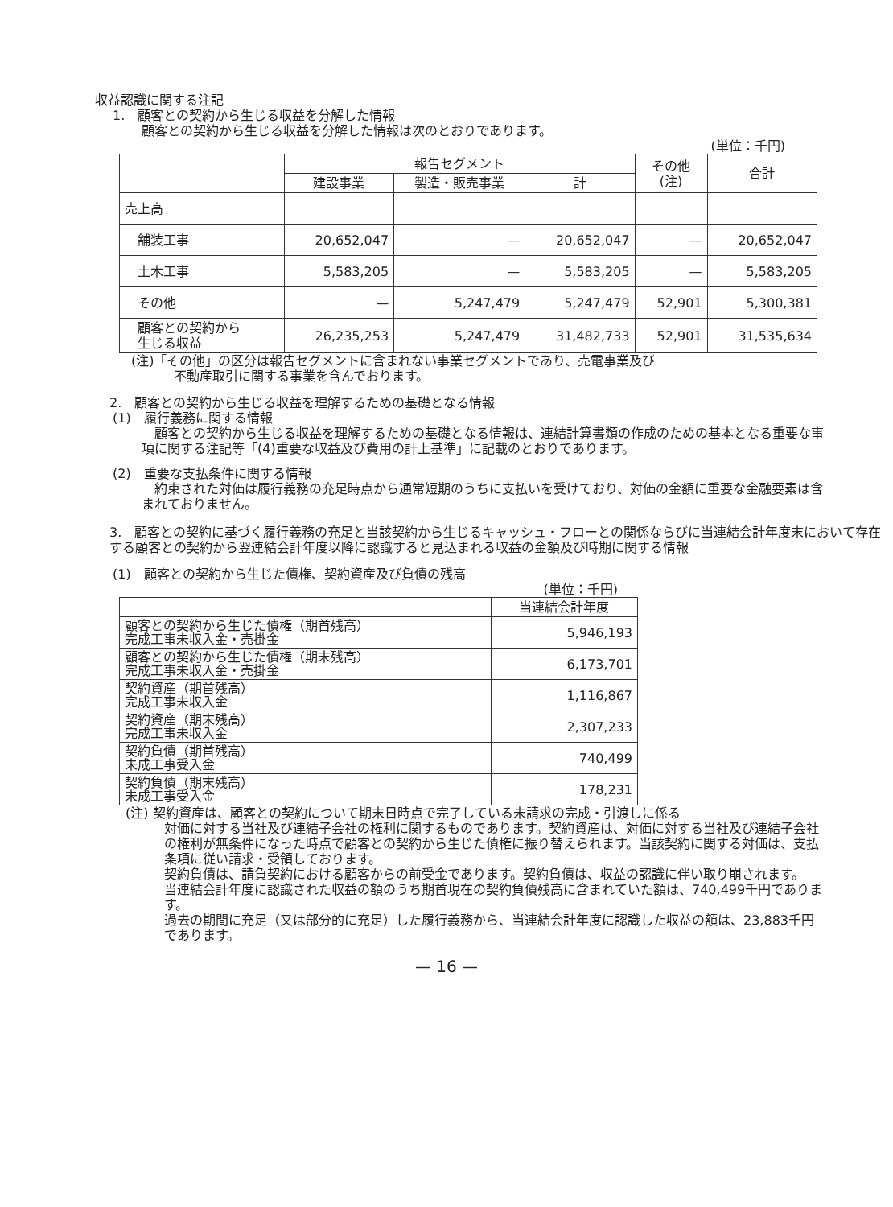収益認識に関する注記
1.　顧客との契約から生じる収益を分解した情報
顧客との契約から生じる収益を分解した情報は次のとおりであります。
(単位：千円)
| | 報告セグメント | | | その他 (注) | 合計 |
| --- | --- | --- | --- | --- | --- |
| | 建設事業 | 製造・販売事業 | 計 | | |
| 売上高 | | | | | |
| 舗装工事 | 20,652,047 | — | 20,652,047 | — | 20,652,047 |
| 土木工事 | 5,583,205 | — | 5,583,205 | — | 5,583,205 |
| その他 | — | 5,247,479 | 5,247,479 | 52,901 | 5,300,381 |
| 顧客との契約から 生じる収益 | 26,235,253 | 5,247,479 | 31,482,733 | 52,901 | 31,535,634 |
(注)「その他」の区分は報告セグメントに含まれない事業セグメントであり、売電事業及び
不動産取引に関する事業を含んでおります。
2.　顧客との契約から生じる収益を理解するための基礎となる情報
(1)　履行義務に関する情報
　顧客との契約から生じる収益を理解するための基礎となる情報は、連結計算書類の作成のための基本となる重要な事項に関する注記等「(4)重要な収益及び費用の計上基準」に記載のとおりであります。
(2)　重要な支払条件に関する情報
　約束された対価は履行義務の充足時点から通常短期のうちに支払いを受けており、対価の金額に重要な金融要素は含まれておりません。
3.　顧客との契約に基づく履行義務の充足と当該契約から生じるキャッシュ・フローとの関係ならびに当連結会計年度末において存在する顧客との契約から翌連結会計年度以降に認識すると見込まれる収益の金額及び時期に関する情報
(1)　顧客との契約から生じた債権、契約資産及び負債の残高
(単位：千円)
| | 当連結会計年度 |
| --- | --- |
| 顧客との契約から生じた債権（期首残高） 完成工事未収入金・売掛金 | 5,946,193 |
| 顧客との契約から生じた債権（期末残高） 完成工事未収入金・売掛金 | 6,173,701 |
| 契約資産（期首残高） 完成工事未収入金 | 1,116,867 |
| 契約資産（期末残高） 完成工事未収入金 | 2,307,233 |
| 契約負債（期首残高） 未成工事受入金 | 740,499 |
| 契約負債（期末残高） 未成工事受入金 | 178,231 |
(注) 契約資産は、顧客との契約について期末日時点で完了している未請求の完成・引渡しに係る
対価に対する当社及び連結子会社の権利に関するものであります。契約資産は、対価に対する当社及び連結子会社の権利が無条件になった時点で顧客との契約から生じた債権に振り替えられます。当該契約に関する対価は、支払条項に従い請求・受領しております。
契約負債は、請負契約における顧客からの前受金であります。契約負債は、収益の認識に伴い取り崩されます。
当連結会計年度に認識された収益の額のうち期首現在の契約負債残高に含まれていた額は、740,499千円であります。
過去の期間に充足（又は部分的に充足）した履行義務から、当連結会計年度に認識した収益の額は、23,883千円であります。
— 16 —